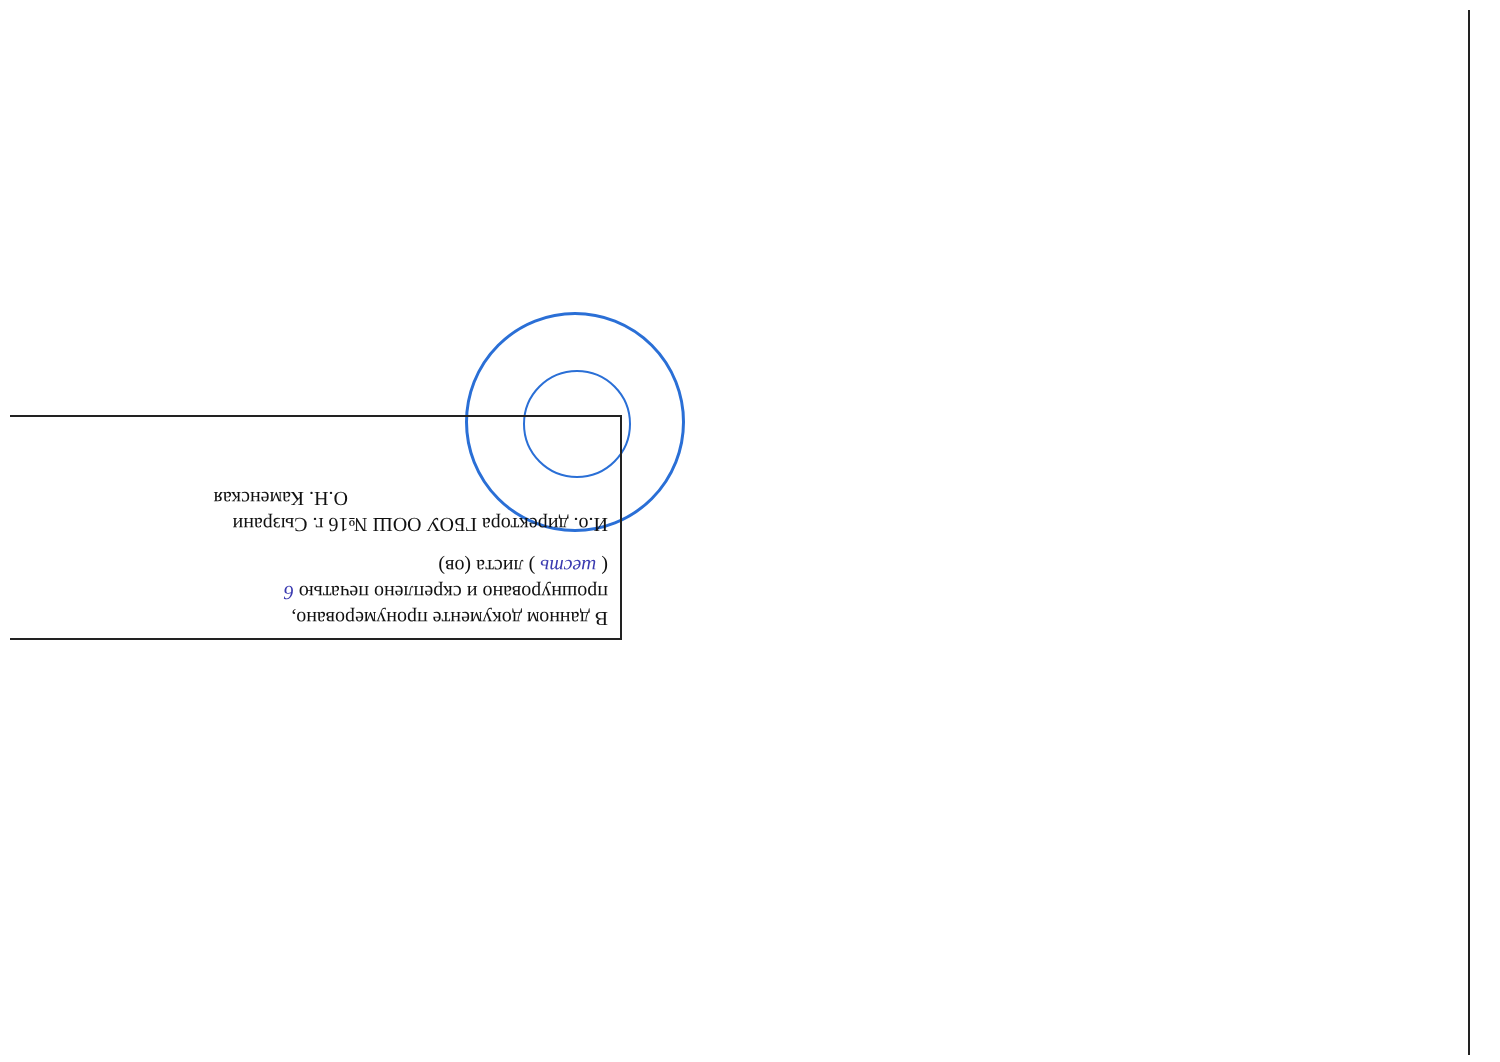В данном документе пронумеровано,
прошнуровано и скреплено печатью 6
( шесть ) листа (ов)
И.о. директора ГБОУ ООШ №16 г. Сызрани
О.Н. Каменская